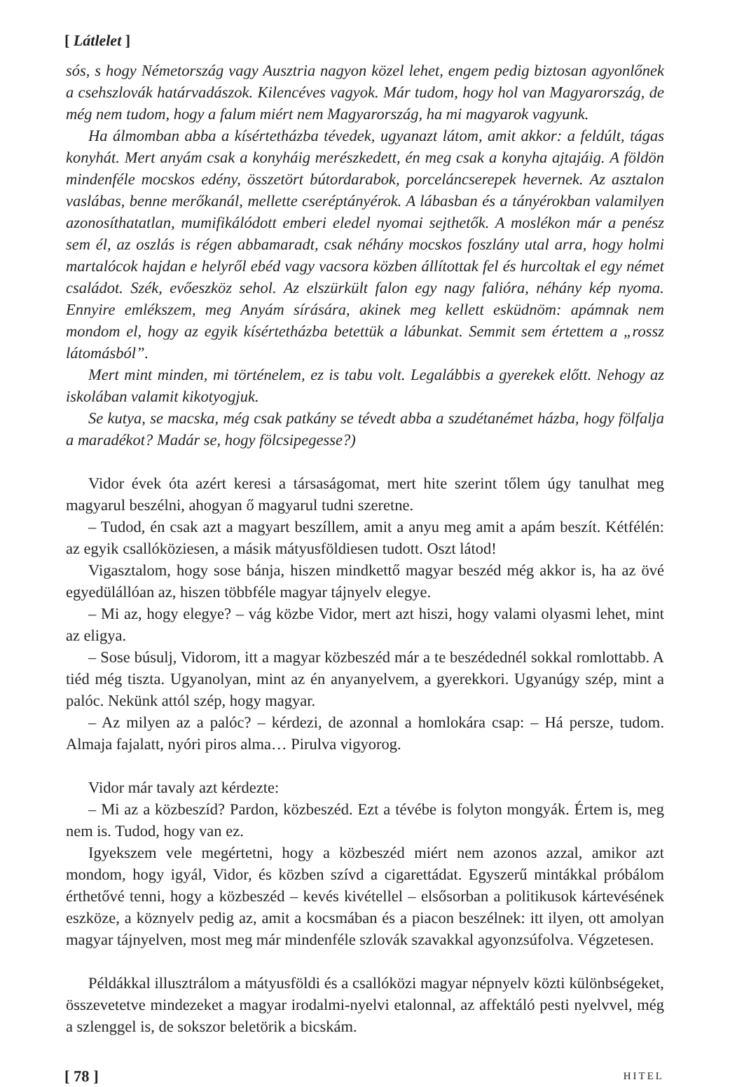[ Látlelet ]
sós, s hogy Németország vagy Ausztria nagyon közel lehet, engem pedig biztosan agyonlőnek a csehszlovák határvadászok. Kilencéves vagyok. Már tudom, hogy hol van Magyarország, de még nem tudom, hogy a falum miért nem Magyarország, ha mi magyarok vagyunk.
Ha álmomban abba a kísértetházba tévedek, ugyanazt látom, amit akkor: a feldúlt, tágas konyhát. Mert anyám csak a konyháig merészkedett, én meg csak a konyha ajtajáig. A földön mindenféle mocskos edény, összetört bútordarabok, porceláncserepek hevernek. Az asztalon vaslábas, benne merőkanál, mellette cseréptányérok. A lábasban és a tányérokban valamilyen azonosíthatatlan, mumifikálódott emberi eledel nyomai sejthetők. A moslékon már a penész sem él, az oszlás is régen abbamaradt, csak néhány mocskos foszlány utal arra, hogy holmi martalócok hajdan e helyről ebéd vagy vacsora közben állítottak fel és hurcoltak el egy német családot. Szék, evőeszköz sehol. Az elszürkült falon egy nagy falióra, néhány kép nyoma. Ennyire emlékszem, meg Anyám sírására, akinek meg kellett esküdnöm: apámnak nem mondom el, hogy az egyik kísértetházba betettük a lábunkat. Semmit sem értettem a „rossz látomásból”.
Mert mint minden, mi történelem, ez is tabu volt. Legalábbis a gyerekek előtt. Nehogy az iskolában valamit kikotyogjuk.
Se kutya, se macska, még csak patkány se tévedt abba a szudétanémet házba, hogy fölfalja a maradékot? Madár se, hogy fölcsipegesse?)
Vidor évek óta azért keresi a társaságomat, mert hite szerint tőlem úgy tanulhat meg magyarul beszélni, ahogyan ő magyarul tudni szeretne.
– Tudod, én csak azt a magyart beszíllem, amit a anyu meg amit a apám beszít. Kétfélén: az egyik csallóköziesen, a másik mátyusföldiesen tudott. Oszt látod!
Vigasztalom, hogy sose bánja, hiszen mindkettő magyar beszéd még akkor is, ha az övé egyedülállóan az, hiszen többféle magyar tájnyelv elegye.
– Mi az, hogy elegye? – vág közbe Vidor, mert azt hiszi, hogy valami olyasmi lehet, mint az eligya.
– Sose búsulj, Vidorom, itt a magyar közbeszéd már a te beszédednél sokkal romlottabb. A tiéd még tiszta. Ugyanolyan, mint az én anyanyelvem, a gyerekkori. Ugyanúgy szép, mint a palóc. Nekünk attól szép, hogy magyar.
– Az milyen az a palóc? – kérdezi, de azonnal a homlokára csap: – Há persze, tudom. Almaja fajalatt, nyóri piros alma… Pirulva vigyorog.
Vidor már tavaly azt kérdezte:
– Mi az a közbeszíd? Pardon, közbeszéd. Ezt a tévébe is folyton mongyák. Értem is, meg nem is. Tudod, hogy van ez.
Igyekszem vele megértetni, hogy a közbeszéd miért nem azonos azzal, amikor azt mondom, hogy igyál, Vidor, és közben szívd a cigarettádat. Egyszerű mintákkal próbálom érthetővé tenni, hogy a közbeszéd – kevés kivétellel – elsősorban a politikusok kártevésének eszköze, a köznyelv pedig az, amit a kocsmában és a piacon beszélnek: itt ilyen, ott amolyan magyar tájnyelven, most meg már mindenféle szlovák szavakkal agyonzsúfolva. Végzetesen.
Példákkal illusztrálom a mátyusföldi és a csallóközi magyar népnyelv közti különbségeket, összevetetve mindezeket a magyar irodalmi-nyelvi etalonnal, az affektáló pesti nyelvvel, még a szlenggel is, de sokszor beletörik a bicskám.
[ 78 ] HITEL